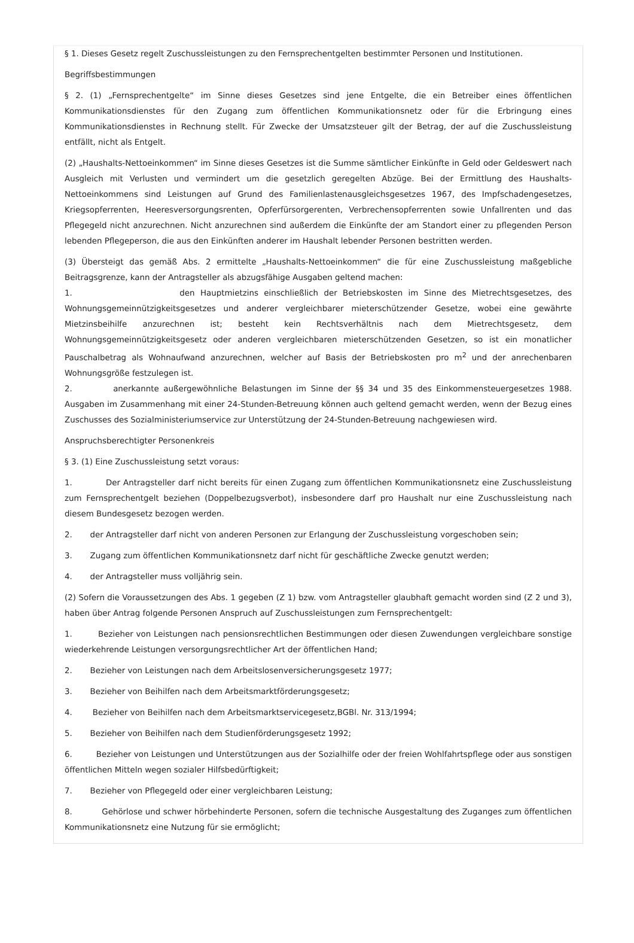§ 1. Dieses Gesetz regelt Zuschussleistungen zu den Fernsprechentgelten bestimmter Personen und Institutionen.
Begriffsbestimmungen
§ 2. (1) „Fernsprechentgelte“ im Sinne dieses Gesetzes sind jene Entgelte, die ein Betreiber eines öffentlichen Kommunikationsdienstes für den Zugang zum öffentlichen Kommunikationsnetz oder für die Erbringung eines Kommunikationsdienstes in Rechnung stellt. Für Zwecke der Umsatzsteuer gilt der Betrag, der auf die Zuschussleistung entfällt, nicht als Entgelt.
(2) „Haushalts-Nettoeinkommen“ im Sinne dieses Gesetzes ist die Summe sämtlicher Einkünfte in Geld oder Geldeswert nach Ausgleich mit Verlusten und vermindert um die gesetzlich geregelten Abzüge. Bei der Ermittlung des Haushalts-Nettoeinkommens sind Leistungen auf Grund des Familienlastenausgleichsgesetzes 1967, des Impfschadengesetzes, Kriegsopferrenten, Heeresversorgungsrenten, Opferfürsorgerenten, Verbrechensopferrenten sowie Unfallrenten und das Pflegegeld nicht anzurechnen. Nicht anzurechnen sind außerdem die Einkünfte der am Standort einer zu pflegenden Person lebenden Pflegeperson, die aus den Einkünften anderer im Haushalt lebender Personen bestritten werden.
(3) Übersteigt das gemäß Abs. 2 ermittelte „Haushalts-Nettoeinkommen“ die für eine Zuschussleistung maßgebliche Beitragsgrenze, kann der Antragsteller als abzugsfähige Ausgaben geltend machen:
1. den Hauptmietzins einschließlich der Betriebskosten im Sinne des Mietrechtsgesetzes, des Wohnungsgemeinnützigkeitsgesetzes und anderer vergleichbarer mieterschützender Gesetze, wobei eine gewährte Mietzinsbeihilfe anzurechnen ist; besteht kein Rechtsverhältnis nach dem Mietrechtsgesetz, dem Wohnungsgemeinnützigkeitsgesetz oder anderen vergleichbaren mieterschützenden Gesetzen, so ist ein monatlicher Pauschalbetrag als Wohnaufwand anzurechnen, welcher auf Basis der Betriebskosten pro m<sup>2</sup> und der anrechenbaren Wohnungsgröße festzulegen ist.
2. anerkannte außergewöhnliche Belastungen im Sinne der §§ 34 und 35 des Einkommensteuergesetzes 1988. Ausgaben im Zusammenhang mit einer 24-Stunden-Betreuung können auch geltend gemacht werden, wenn der Bezug eines Zuschusses des Sozialministeriumservice zur Unterstützung der 24-Stunden-Betreuung nachgewiesen wird.
Anspruchsberechtigter Personenkreis
§ 3. (1) Eine Zuschussleistung setzt voraus:
1. Der Antragsteller darf nicht bereits für einen Zugang zum öffentlichen Kommunikationsnetz eine Zuschussleistung zum Fernsprechentgelt beziehen (Doppelbezugsverbot), insbesondere darf pro Haushalt nur eine Zuschussleistung nach diesem Bundesgesetz bezogen werden.
2. der Antragsteller darf nicht von anderen Personen zur Erlangung der Zuschussleistung vorgeschoben sein;
3. Zugang zum öffentlichen Kommunikationsnetz darf nicht für geschäftliche Zwecke genutzt werden;
4. der Antragsteller muss volljährig sein.
(2) Sofern die Voraussetzungen des Abs. 1 gegeben (Z 1) bzw. vom Antragsteller glaubhaft gemacht worden sind (Z 2 und 3), haben über Antrag folgende Personen Anspruch auf Zuschussleistungen zum Fernsprechentgelt:
1. Bezieher von Leistungen nach pensionsrechtlichen Bestimmungen oder diesen Zuwendungen vergleichbare sonstige wiederkehrende Leistungen versorgungsrechtlicher Art der öffentlichen Hand;
2. Bezieher von Leistungen nach dem Arbeitslosenversicherungsgesetz 1977;
3. Bezieher von Beihilfen nach dem Arbeitsmarktförderungsgesetz;
4. Bezieher von Beihilfen nach dem Arbeitsmarktservicegesetz,BGBl. Nr. 313/1994;
5. Bezieher von Beihilfen nach dem Studienförderungsgesetz 1992;
6. Bezieher von Leistungen und Unterstützungen aus der Sozialhilfe oder der freien Wohlfahrtspflege oder aus sonstigen öffentlichen Mitteln wegen sozialer Hilfsbedürftigkeit;
7. Bezieher von Pflegegeld oder einer vergleichbaren Leistung;
8. Gehörlose und schwer hörbehinderte Personen, sofern die technische Ausgestaltung des Zuganges zum öffentlichen Kommunikationsnetz eine Nutzung für sie ermöglicht;